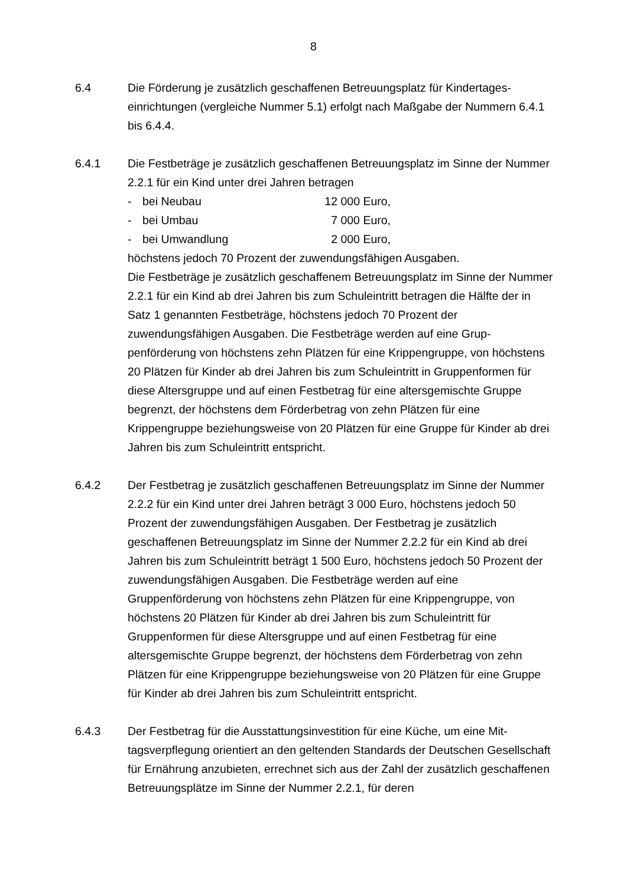8
6.4 Die Förderung je zusätzlich geschaffenen Betreuungsplatz für Kindertages­einrichtungen (vergleiche Nummer 5.1) erfolgt nach Maßgabe der Num­mern 6.4.1 bis 6.4.4.
6.4.1 Die Festbeträge je zusätzlich geschaffenen Betreuungsplatz im Sinne der Nummer 2.2.1 für ein Kind unter drei Jahren betragen
- bei Neubau 12 000 Euro,
- bei Umbau 7 000 Euro,
- bei Umwandlung 2 000 Euro,
höchstens jedoch 70 Prozent der zuwendungsfähigen Ausgaben.
Die Festbeträge je zusätzlich geschaffenem Betreuungsplatz im Sinne der Nummer 2.2.1 für ein Kind ab drei Jahren bis zum Schuleintritt betragen die Hälfte der in Satz 1 genannten Festbeträge, höchstens jedoch 70 Prozent der zuwendungsfähigen Ausgaben. Die Festbeträge werden auf eine Grup­penförderung von höchstens zehn Plätzen für eine Krippengruppe, von höchstens 20 Plätzen für Kinder ab drei Jahren bis zum Schuleintritt in Gruppenformen für diese Altersgruppe und auf einen Festbetrag für eine al­tersgemischte Gruppe begrenzt, der höchstens dem Förderbetrag von zehn Plätzen für eine Krippengruppe beziehungsweise von 20 Plätzen für eine Gruppe für Kinder ab drei Jahren bis zum Schuleintritt entspricht.
6.4.2 Der Festbetrag je zusätzlich geschaffenen Betreuungsplatz im Sinne der Nummer 2.2.2 für ein Kind unter drei Jahren beträgt 3 000 Euro, höchstens jedoch 50 Prozent der zuwendungsfähigen Ausgaben. Der Festbetrag je zusätzlich geschaffenen Betreuungsplatz im Sinne der Nummer 2.2.2 für ein Kind ab drei Jahren bis zum Schuleintritt beträgt 1 500 Euro, höchstens jedoch 50 Prozent der zuwendungsfähigen Ausgaben. Die Festbeträge werden auf eine Gruppenförderung von höchstens zehn Plätzen für eine Krippengruppe, von höchstens 20 Plätzen für Kinder ab drei Jahren bis zum Schuleintritt für Gruppenformen für diese Altersgruppe und auf einen Fest­betrag für eine altersgemischte Gruppe begrenzt, der höchstens dem För­derbetrag von zehn Plätzen für eine Krippengruppe beziehungsweise von 20 Plätzen für eine Gruppe für Kinder ab drei Jahren bis zum Schuleintritt entspricht.
6.4.3 Der Festbetrag für die Ausstattungsinvestition für eine Küche, um eine Mit­tagsverpflegung orientiert an den geltenden Standards der Deutschen Ge­sellschaft für Ernährung anzubieten, errechnet sich aus der Zahl der zusätz­lich geschaffenen Betreuungsplätze im Sinne der Nummer 2.2.1, für deren